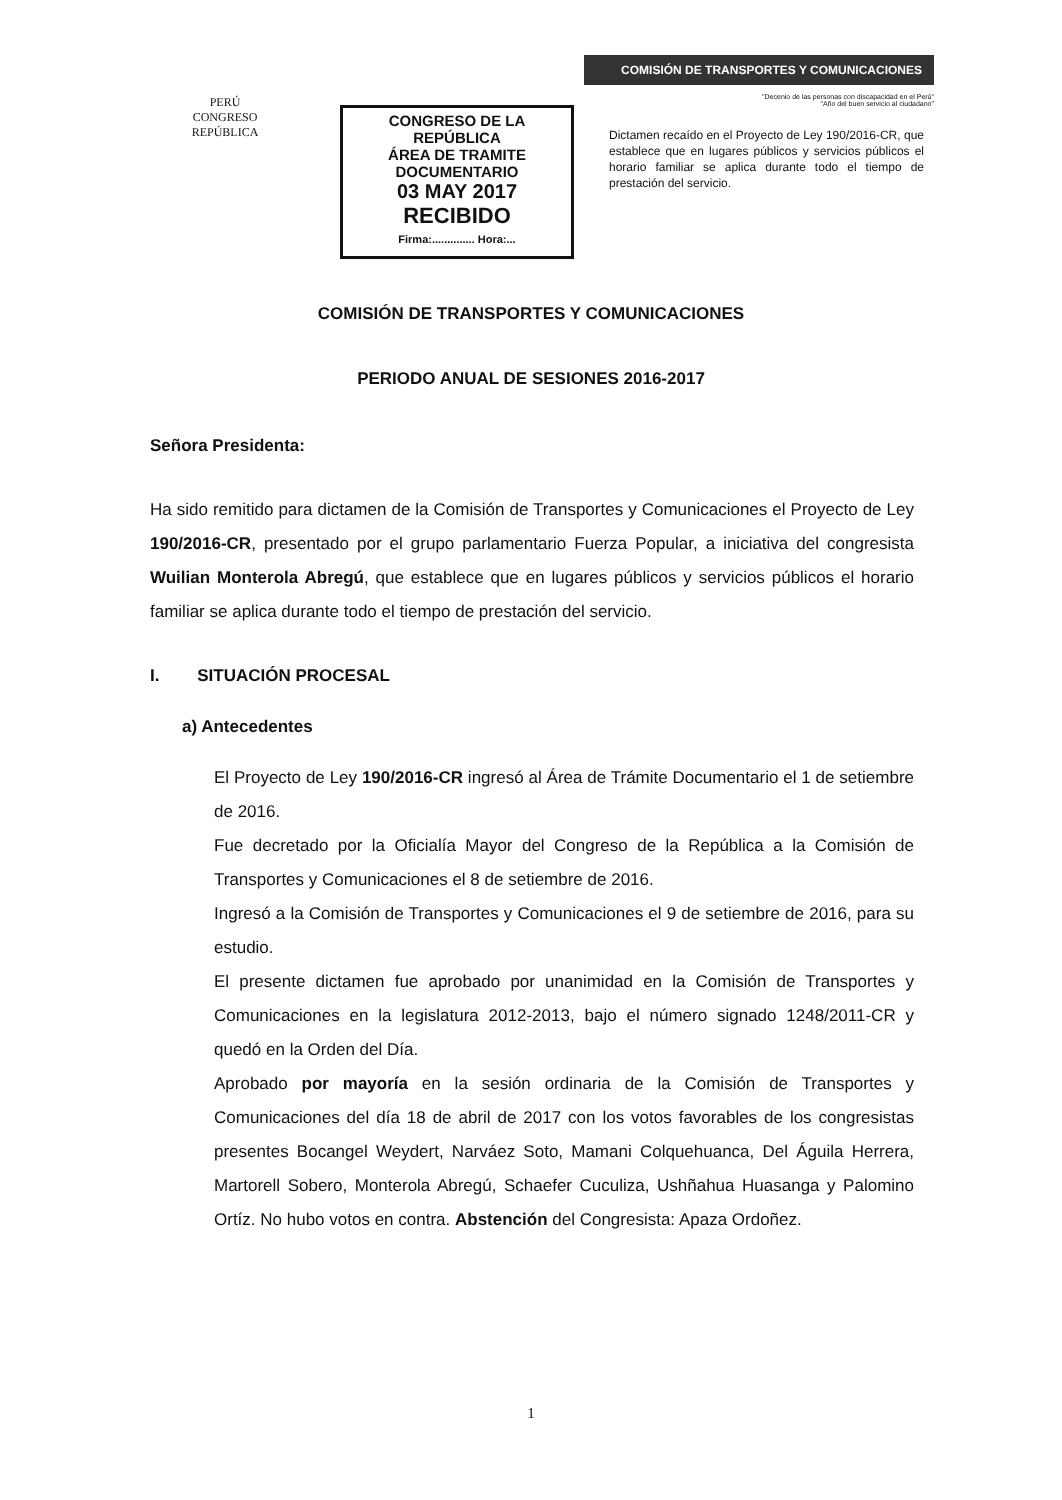PERÚ
CONGRESO
REPÚBLICA
CONGRESO DE LA REPÚBLICA
ÁREA DE TRAMITE DOCUMENTARIO
03 MAY 2017
RECIBIDO
Firma:.............. Hora:...
COMISIÓN DE TRANSPORTES Y COMUNICACIONES
"Decenio de las personas con discapacidad en el Perú"
"Año del buen servicio al ciudadano"
Dictamen recaído en el Proyecto de Ley 190/2016-CR, que establece que en lugares públicos y servicios públicos el horario familiar se aplica durante todo el tiempo de prestación del servicio.
COMISIÓN DE TRANSPORTES Y COMUNICACIONES
PERIODO ANUAL DE SESIONES 2016-2017
Señora Presidenta:
Ha sido remitido para dictamen de la Comisión de Transportes y Comunicaciones el Proyecto de Ley 190/2016-CR, presentado por el grupo parlamentario Fuerza Popular, a iniciativa del congresista Wuilian Monterola Abregú, que establece que en lugares públicos y servicios públicos el horario familiar se aplica durante todo el tiempo de prestación del servicio.
I. SITUACIÓN PROCESAL
a) Antecedentes
El Proyecto de Ley 190/2016-CR ingresó al Área de Trámite Documentario el 1 de setiembre de 2016.
Fue decretado por la Oficialía Mayor del Congreso de la República a la Comisión de Transportes y Comunicaciones el 8 de setiembre de 2016.
Ingresó a la Comisión de Transportes y Comunicaciones el 9 de setiembre de 2016, para su estudio.
El presente dictamen fue aprobado por unanimidad en la Comisión de Transportes y Comunicaciones en la legislatura 2012-2013, bajo el número signado 1248/2011-CR y quedó en la Orden del Día.
Aprobado por mayoría en la sesión ordinaria de la Comisión de Transportes y Comunicaciones del día 18 de abril de 2017 con los votos favorables de los congresistas presentes Bocangel Weydert, Narváez Soto, Mamani Colquehuanca, Del Águila Herrera, Martorell Sobero, Monterola Abregú, Schaefer Cuculiza, Ushñahua Huasanga y Palomino Ortíz. No hubo votos en contra. Abstención del Congresista: Apaza Ordoñez.
1